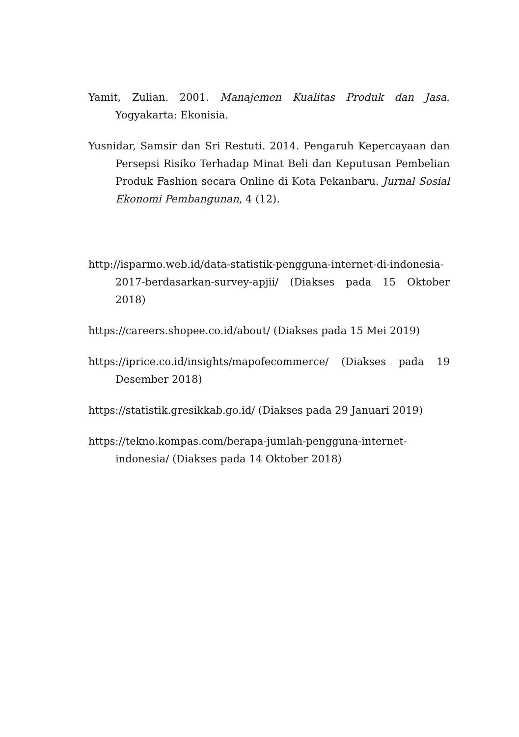Yamit, Zulian. 2001. Manajemen Kualitas Produk dan Jasa. Yogyakarta: Ekonisia.
Yusnidar, Samsir dan Sri Restuti. 2014. Pengaruh Kepercayaan dan Persepsi Risiko Terhadap Minat Beli dan Keputusan Pembelian Produk Fashion secara Online di Kota Pekanbaru. Jurnal Sosial Ekonomi Pembangunan, 4 (12).
http://isparmo.web.id/data-statistik-pengguna-internet-di-indonesia-2017-berdasarkan-survey-apjii/ (Diakses pada 15 Oktober 2018)
https://careers.shopee.co.id/about/ (Diakses pada 15 Mei 2019)
https://iprice.co.id/insights/mapofecommerce/ (Diakses pada 19 Desember 2018)
https://statistik.gresikkab.go.id/ (Diakses pada 29 Januari 2019)
https://tekno.kompas.com/berapa-jumlah-pengguna-internet-indonesia/ (Diakses pada 14 Oktober 2018)